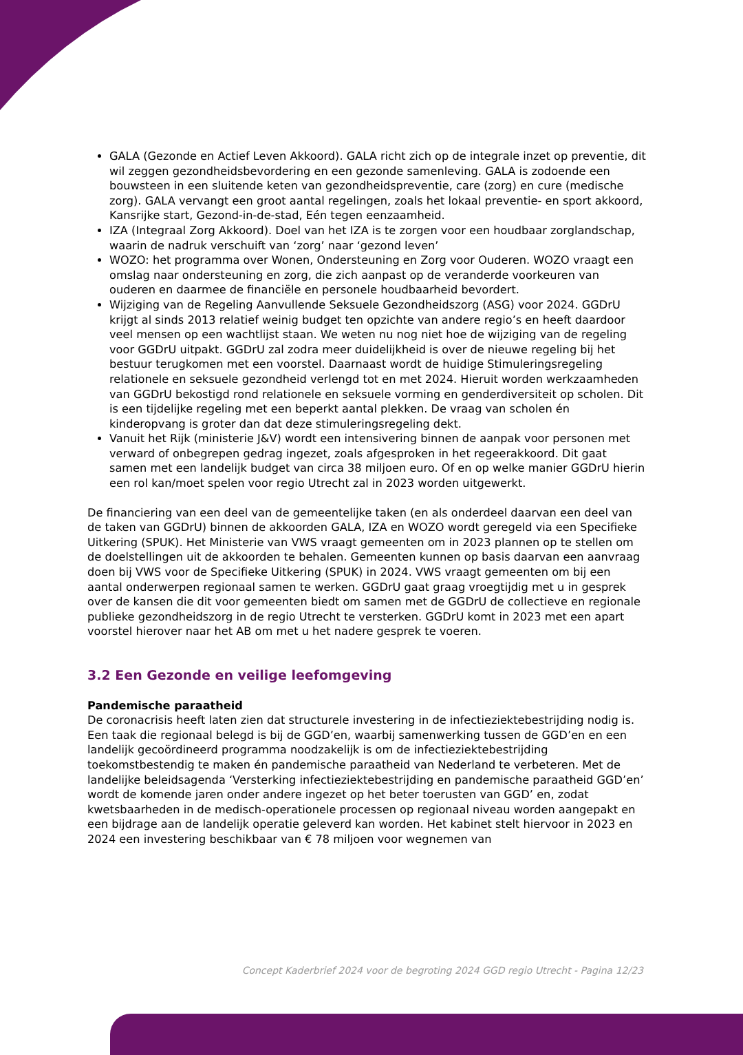GALA (Gezonde en Actief Leven Akkoord). GALA richt zich op de integrale inzet op preventie, dit wil zeggen gezondheidsbevordering en een gezonde samenleving. GALA is zodoende een bouwsteen in een sluitende keten van gezondheidspreventie, care (zorg) en cure (medische zorg). GALA vervangt een groot aantal regelingen, zoals het lokaal preventie- en sport akkoord, Kansrijke start, Gezond-in-de-stad, Eén tegen eenzaamheid.
IZA (Integraal Zorg Akkoord). Doel van het IZA is te zorgen voor een houdbaar zorglandschap, waarin de nadruk verschuift van ‘zorg’ naar ‘gezond leven’
WOZO: het programma over Wonen, Ondersteuning en Zorg voor Ouderen. WOZO vraagt een omslag naar ondersteuning en zorg, die zich aanpast op de veranderde voorkeuren van ouderen en daarmee de financiële en personele houdbaarheid bevordert.
Wijziging van de Regeling Aanvullende Seksuele Gezondheidszorg (ASG) voor 2024. GGDrU krijgt al sinds 2013 relatief weinig budget ten opzichte van andere regio’s en heeft daardoor veel mensen op een wachtlijst staan. We weten nu nog niet hoe de wijziging van de regeling voor GGDrU uitpakt. GGDrU zal zodra meer duidelijkheid is over de nieuwe regeling bij het bestuur terugkomen met een voorstel. Daarnaast wordt de huidige Stimuleringsregeling relationele en seksuele gezondheid verlengd tot en met 2024. Hieruit worden werkzaamheden van GGDrU bekostigd rond relationele en seksuele vorming en genderdiversiteit op scholen. Dit is een tijdelijke regeling met een beperkt aantal plekken. De vraag van scholen én kinderopvang is groter dan dat deze stimuleringsregeling dekt.
Vanuit het Rijk (ministerie J&V) wordt een intensivering binnen de aanpak voor personen met verward of onbegrepen gedrag ingezet, zoals afgesproken in het regeerakkoord. Dit gaat samen met een landelijk budget van circa 38 miljoen euro. Of en op welke manier GGDrU hierin een rol kan/moet spelen voor regio Utrecht zal in 2023 worden uitgewerkt.
De financiering van een deel van de gemeentelijke taken (en als onderdeel daarvan een deel van de taken van GGDrU) binnen de akkoorden GALA, IZA en WOZO wordt geregeld via een Specifieke Uitkering (SPUK). Het Ministerie van VWS vraagt gemeenten om in 2023 plannen op te stellen om de doelstellingen uit de akkoorden te behalen. Gemeenten kunnen op basis daarvan een aanvraag doen bij VWS voor de Specifieke Uitkering (SPUK) in 2024. VWS vraagt gemeenten om bij een aantal onderwerpen regionaal samen te werken. GGDrU gaat graag vroegtijdig met u in gesprek over de kansen die dit voor gemeenten biedt om samen met de GGDrU de collectieve en regionale publieke gezondheidszorg in de regio Utrecht te versterken. GGDrU komt in 2023 met een apart voorstel hierover naar het AB om met u het nadere gesprek te voeren.
3.2 Een Gezonde en veilige leefomgeving
Pandemische paraatheid
De coronacrisis heeft laten zien dat structurele investering in de infectieziektebestrijding nodig is. Een taak die regionaal belegd is bij de GGD’en, waarbij samenwerking tussen de GGD’en en een landelijk gecoördineerd programma noodzakelijk is om de infectieziektebestrijding toekomstbestendig te maken én pandemische paraatheid van Nederland te verbeteren. Met de landelijke beleidsagenda ‘Versterking infectieziektebestrijding en pandemische paraatheid GGD’en’ wordt de komende jaren onder andere ingezet op het beter toerusten van GGD’ en, zodat kwetsbaarheden in de medisch-operationele processen op regionaal niveau worden aangepakt en een bijdrage aan de landelijk operatie geleverd kan worden. Het kabinet stelt hiervoor in 2023 en 2024 een investering beschikbaar van € 78 miljoen voor wegnemen van
Concept Kaderbrief 2024 voor de begroting 2024 GGD regio Utrecht - Pagina 12/23